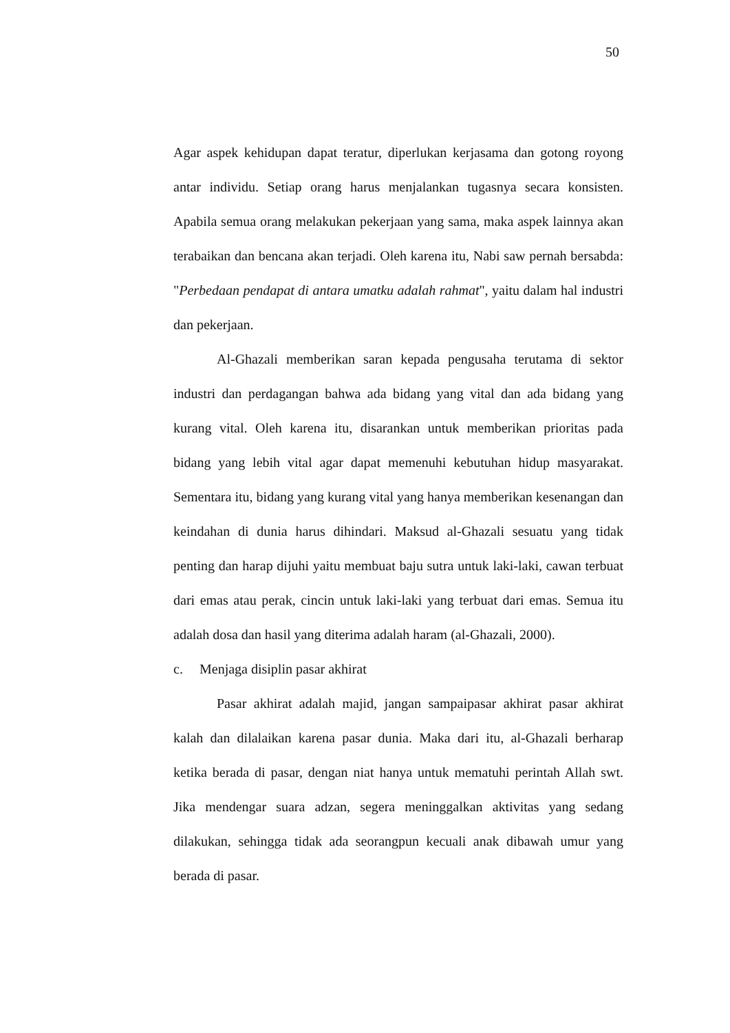50
Agar aspek kehidupan dapat teratur, diperlukan kerjasama dan gotong royong antar individu. Setiap orang harus menjalankan tugasnya secara konsisten. Apabila semua orang melakukan pekerjaan yang sama, maka aspek lainnya akan terabaikan dan bencana akan terjadi. Oleh karena itu, Nabi saw pernah bersabda: "Perbedaan pendapat di antara umatku adalah rahmat", yaitu dalam hal industri dan pekerjaan.
Al-Ghazali memberikan saran kepada pengusaha terutama di sektor industri dan perdagangan bahwa ada bidang yang vital dan ada bidang yang kurang vital. Oleh karena itu, disarankan untuk memberikan prioritas pada bidang yang lebih vital agar dapat memenuhi kebutuhan hidup masyarakat. Sementara itu, bidang yang kurang vital yang hanya memberikan kesenangan dan keindahan di dunia harus dihindari. Maksud al-Ghazali sesuatu yang tidak penting dan harap dijuhi yaitu membuat baju sutra untuk laki-laki, cawan terbuat dari emas atau perak, cincin untuk laki-laki yang terbuat dari emas. Semua itu adalah dosa dan hasil yang diterima adalah haram (al-Ghazali, 2000).
c. Menjaga disiplin pasar akhirat
Pasar akhirat adalah majid, jangan sampaipasar akhirat pasar akhirat kalah dan dilalaikan karena pasar dunia. Maka dari itu, al-Ghazali berharap ketika berada di pasar, dengan niat hanya untuk mematuhi perintah Allah swt. Jika mendengar suara adzan, segera meninggalkan aktivitas yang sedang dilakukan, sehingga tidak ada seorangpun kecuali anak dibawah umur yang berada di pasar.